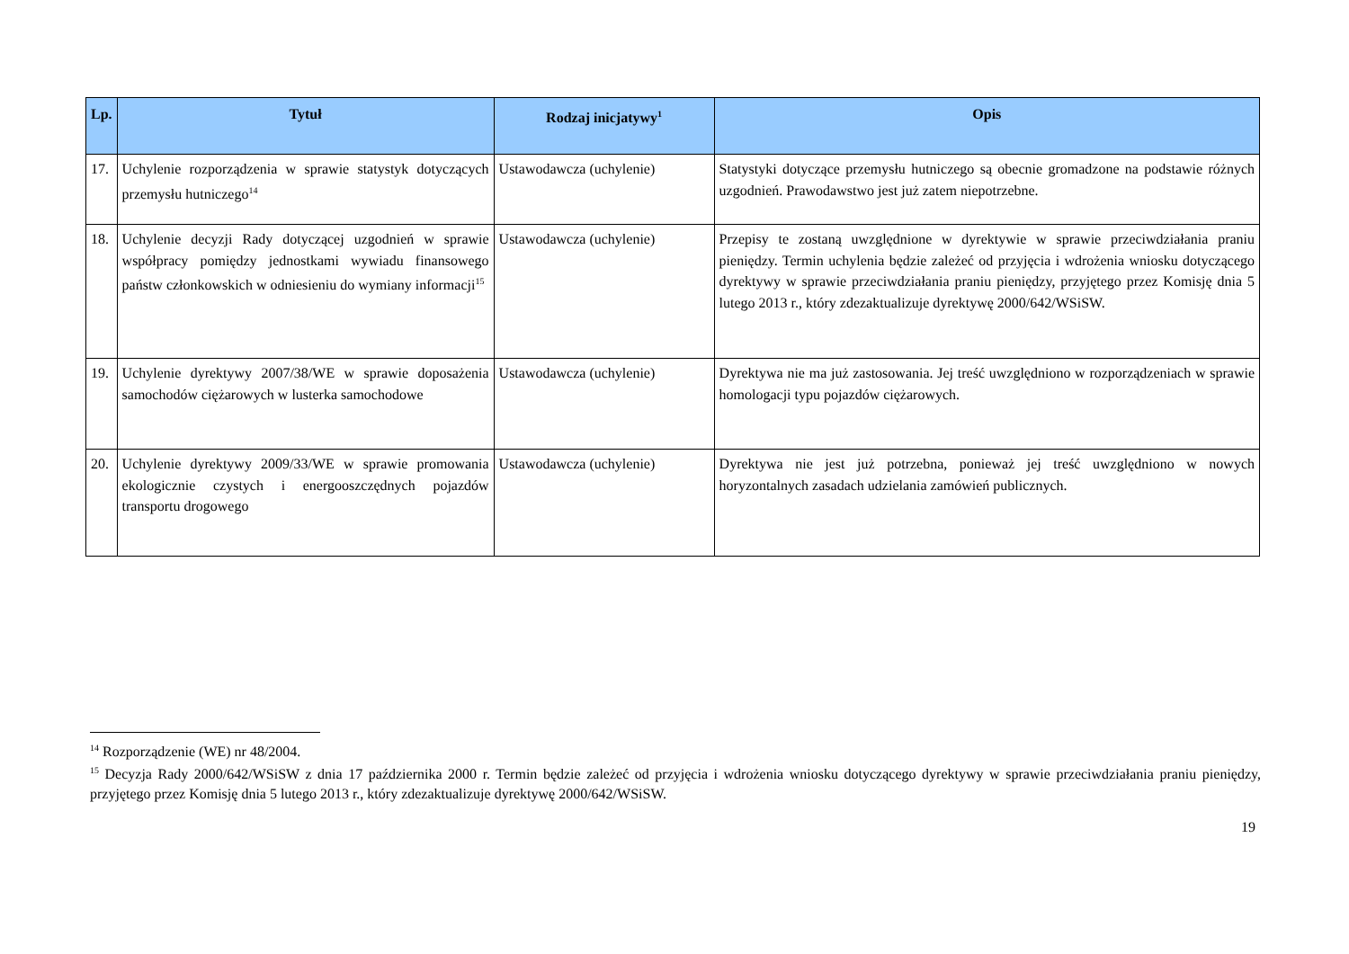| Lp. | Tytuł | Rodzaj inicjatywy<sup>1</sup> | Opis |
| --- | --- | --- | --- |
| 17. | Uchylenie rozporządzenia w sprawie statystyk dotyczących przemysłu hutniczego<sup>14</sup> | Ustawodawcza (uchylenie) | Statystyki dotyczące przemysłu hutniczego są obecnie gromadzone na podstawie różnych uzgodnień. Prawodawstwo jest już zatem niepotrzebne. |
| 18. | Uchylenie decyzji Rady dotyczącej uzgodnień w sprawie współpracy pomiędzy jednostkami wywiadu finansowego państw członkowskich w odniesieniu do wymiany informacji<sup>15</sup> | Ustawodawcza (uchylenie) | Przepisy te zostaną uwzględnione w dyrektywie w sprawie przeciwdziałania praniu pieniędzy. Termin uchylenia będzie zależeć od przyjęcia i wdrożenia wniosku dotyczącego dyrektywy w sprawie przeciwdziałania praniu pieniędzy, przyjętego przez Komisję dnia 5 lutego 2013 r., który zdezaktualizuje dyrektywę 2000/642/WSiSW. |
| 19. | Uchylenie dyrektywy 2007/38/WE w sprawie doposażenia samochodów ciężarowych w lusterka samochodowe | Ustawodawcza (uchylenie) | Dyrektywa nie ma już zastosowania. Jej treść uwzględniono w rozporządzeniach w sprawie homologacji typu pojazdów ciężarowych. |
| 20. | Uchylenie dyrektywy 2009/33/WE w sprawie promowania ekologicznie czystych i energooszczędnych pojazdów transportu drogowego | Ustawodawcza (uchylenie) | Dyrektywa nie jest już potrzebna, ponieważ jej treść uwzględniono w nowych horyzontalnych zasadach udzielania zamówień publicznych. |
<sup>14</sup> Rozporządzenie (WE) nr 48/2004.
<sup>15</sup> Decyzja Rady 2000/642/WSiSW z dnia 17 października 2000 r. Termin będzie zależeć od przyjęcia i wdrożenia wniosku dotyczącego dyrektywy w sprawie przeciwdziałania praniu pieniędzy, przyjętego przez Komisję dnia 5 lutego 2013 r., który zdezaktualizuje dyrektywę 2000/642/WSiSW.
19